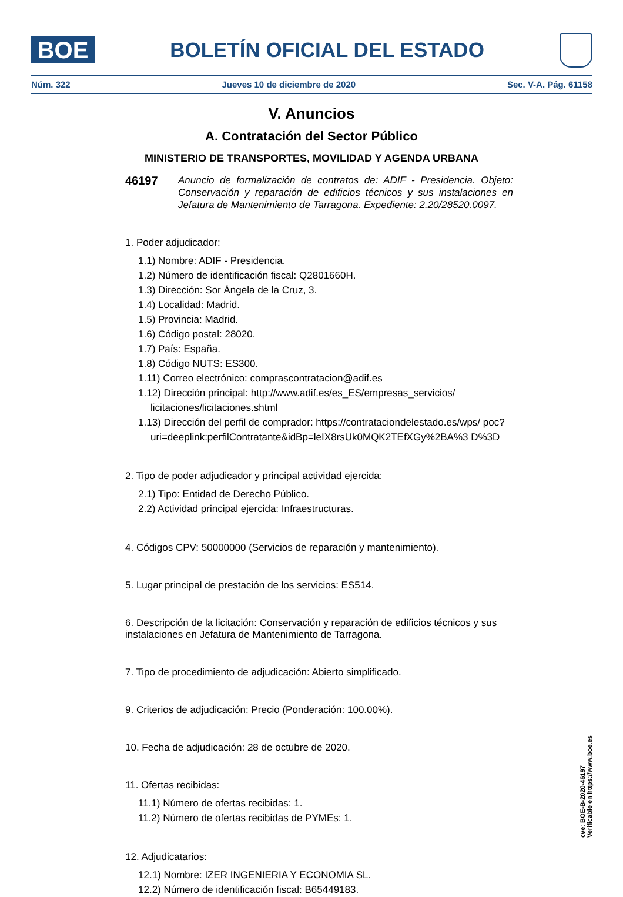BOE
BOLETÍN OFICIAL DEL ESTADO
Núm. 322 Jueves 10 de diciembre de 2020 Sec. V-A. Pág. 61158
V. Anuncios
A. Contratación del Sector Público
MINISTERIO DE TRANSPORTES, MOVILIDAD Y AGENDA URBANA
46197 Anuncio de formalización de contratos de: ADIF - Presidencia. Objeto: Conservación y reparación de edificios técnicos y sus instalaciones en Jefatura de Mantenimiento de Tarragona. Expediente: 2.20/28520.0097.
1. Poder adjudicador:
1.1) Nombre: ADIF - Presidencia.
1.2) Número de identificación fiscal: Q2801660H.
1.3) Dirección: Sor Ángela de la Cruz, 3.
1.4) Localidad: Madrid.
1.5) Provincia: Madrid.
1.6) Código postal: 28020.
1.7) País: España.
1.8) Código NUTS: ES300.
1.11) Correo electrónico: comprascontratacion@adif.es
1.12) Dirección principal: http://www.adif.es/es_ES/empresas_servicios/ licitaciones/licitaciones.shtml
1.13) Dirección del perfil de comprador: https://contrataciondelestado.es/wps/ poc?uri=deeplink:perfilContratante&idBp=leIX8rsUk0MQK2TEfXGy%2BA%3 D%3D
2. Tipo de poder adjudicador y principal actividad ejercida:
2.1) Tipo: Entidad de Derecho Público.
2.2) Actividad principal ejercida: Infraestructuras.
4. Códigos CPV: 50000000 (Servicios de reparación y mantenimiento).
5. Lugar principal de prestación de los servicios: ES514.
6. Descripción de la licitación: Conservación y reparación de edificios técnicos y sus instalaciones en Jefatura de Mantenimiento de Tarragona.
7. Tipo de procedimiento de adjudicación: Abierto simplificado.
9. Criterios de adjudicación: Precio (Ponderación: 100.00%).
10. Fecha de adjudicación: 28 de octubre de 2020.
11. Ofertas recibidas:
11.1) Número de ofertas recibidas: 1.
11.2) Número de ofertas recibidas de PYMEs: 1.
12. Adjudicatarios:
12.1) Nombre: IZER INGENIERIA Y ECONOMIA SL.
12.2) Número de identificación fiscal: B65449183.
cve: BOE-B-2020-46197
Verificable en https://www.boe.es